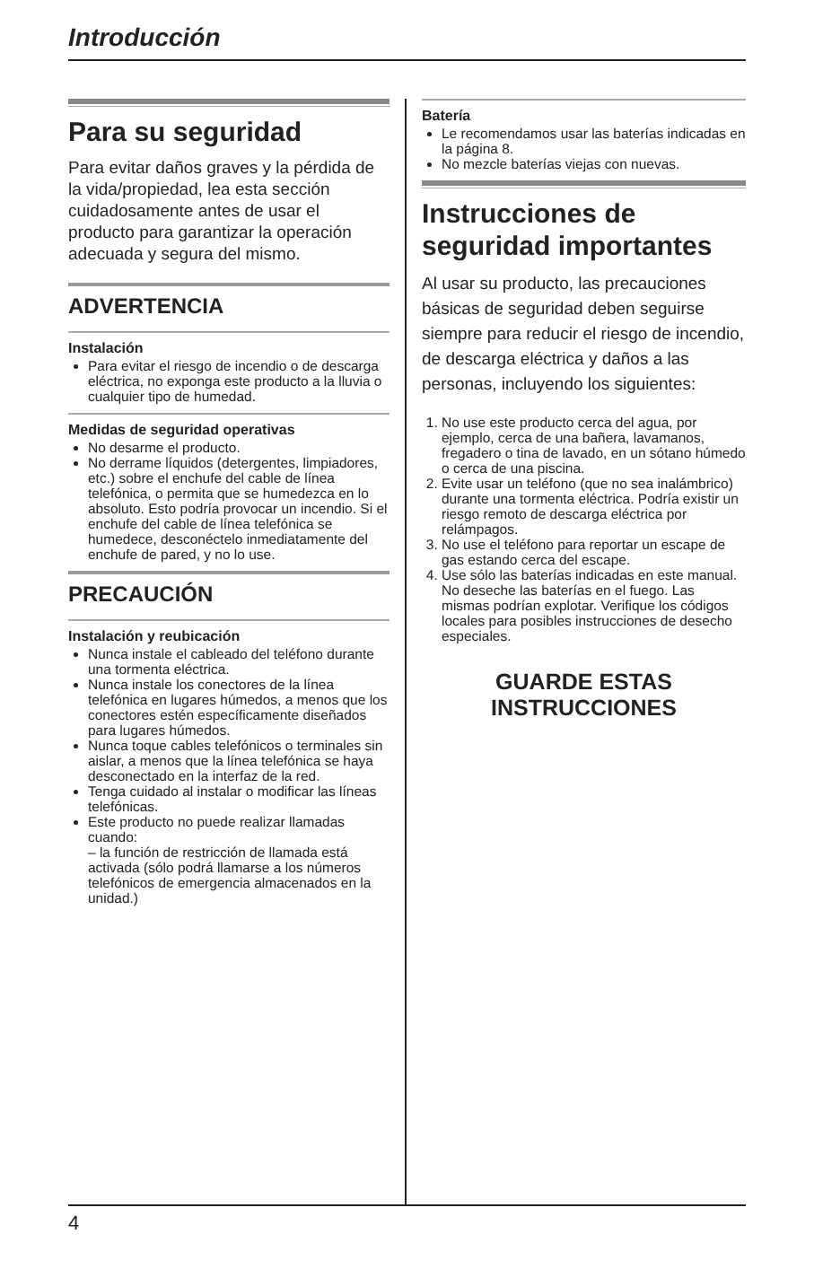Introducción
Para su seguridad
Para evitar daños graves y la pérdida de la vida/propiedad, lea esta sección cuidadosamente antes de usar el producto para garantizar la operación adecuada y segura del mismo.
ADVERTENCIA
Instalación
Para evitar el riesgo de incendio o de descarga eléctrica, no exponga este producto a la lluvia o cualquier tipo de humedad.
Medidas de seguridad operativas
No desarme el producto.
No derrame líquidos (detergentes, limpiadores, etc.) sobre el enchufe del cable de línea telefónica, o permita que se humedezca en lo absoluto. Esto podría provocar un incendio. Si el enchufe del cable de línea telefónica se humedece, desconéctelo inmediatamente del enchufe de pared, y no lo use.
PRECAUCIÓN
Instalación y reubicación
Nunca instale el cableado del teléfono durante una tormenta eléctrica.
Nunca instale los conectores de la línea telefónica en lugares húmedos, a menos que los conectores estén específicamente diseñados para lugares húmedos.
Nunca toque cables telefónicos o terminales sin aislar, a menos que la línea telefónica se haya desconectado en la interfaz de la red.
Tenga cuidado al instalar o modificar las líneas telefónicas.
Este producto no puede realizar llamadas cuando:
– la función de restricción de llamada está activada (sólo podrá llamarse a los números telefónicos de emergencia almacenados en la unidad.)
Batería
Le recomendamos usar las baterías indicadas en la página 8.
No mezcle baterías viejas con nuevas.
Instrucciones de seguridad importantes
Al usar su producto, las precauciones básicas de seguridad deben seguirse siempre para reducir el riesgo de incendio, de descarga eléctrica y daños a las personas, incluyendo los siguientes:
1. No use este producto cerca del agua, por ejemplo, cerca de una bañera, lavamanos, fregadero o tina de lavado, en un sótano húmedo o cerca de una piscina.
2. Evite usar un teléfono (que no sea inalámbrico) durante una tormenta eléctrica. Podría existir un riesgo remoto de descarga eléctrica por relámpagos.
3. No use el teléfono para reportar un escape de gas estando cerca del escape.
4. Use sólo las baterías indicadas en este manual. No deseche las baterías en el fuego. Las mismas podrían explotar. Verifique los códigos locales para posibles instrucciones de desecho especiales.
GUARDE ESTAS
INSTRUCCIONES
4